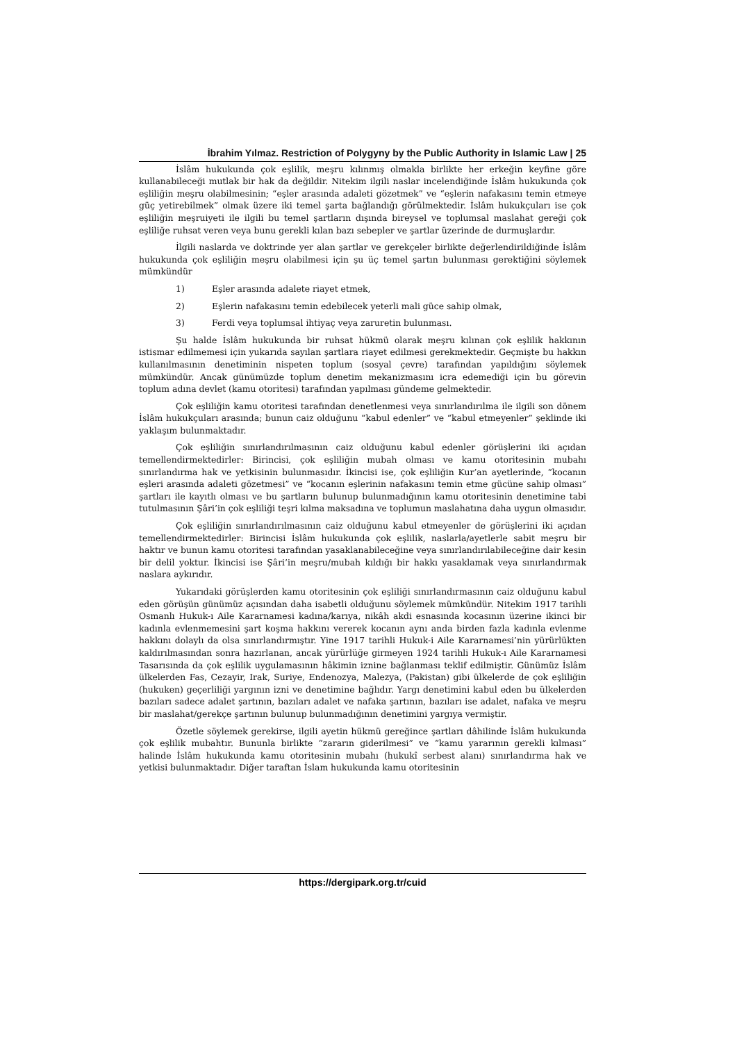İbrahim Yılmaz. Restriction of Polygyny by the Public Authority in Islamic Law | 25
İslâm hukukunda çok eşlilik, meşru kılınmış olmakla birlikte her erkeğin keyfine göre kullanabileceği mutlak bir hak da değildir. Nitekim ilgili naslar incelendiğinde İslâm hukukunda çok eşliliğin meşru olabilmesinin; “eşler arasında adaleti gözetmek” ve “eşlerin nafakasını temin etmeye güç yetirebilmek” olmak üzere iki temel şarta bağlandığı görülmektedir. İslâm hukukçuları ise çok eşliliğin meşruiyeti ile ilgili bu temel şartların dışında bireysel ve toplumsal maslahat gereği çok eşliliğe ruhsat veren veya bunu gerekli kılan bazı sebepler ve şartlar üzerinde de durmuşlardır.
İlgili naslarda ve doktrinde yer alan şartlar ve gerekçeler birlikte değerlendirildiğinde İslâm hukukunda çok eşliliğin meşru olabilmesi için şu üç temel şartın bulunması gerektiğini söylemek mümkündür
1) Eşler arasında adalete riayet etmek,
2) Eşlerin nafakasını temin edebilecek yeterli mali güce sahip olmak,
3) Ferdi veya toplumsal ihtiyaç veya zaruretin bulunması.
Şu halde İslâm hukukunda bir ruhsat hükmü olarak meşru kılınan çok eşlilik hakkının istismar edilmemesi için yukarıda sayılan şartlara riayet edilmesi gerekmektedir. Geçmişte bu hakkın kullanılmasının denetiminin nispeten toplum (sosyal çevre) tarafından yapıldığını söylemek mümkündür. Ancak günümüzde toplum denetim mekanizmasını icra edemediği için bu görevin toplum adına devlet (kamu otoritesi) tarafından yapılması gündeme gelmektedir.
Çok eşliliğin kamu otoritesi tarafından denetlenmesi veya sınırlandırılma ile ilgili son dönem İslâm hukukçuları arasında; bunun caiz olduğunu “kabul edenler” ve “kabul etmeyenler” şeklinde iki yaklaşım bulunmaktadır.
Çok eşliliğin sınırlandırılmasının caiz olduğunu kabul edenler görüşlerini iki açıdan temellendirmektedirler: Birincisi, çok eşliliğin mubah olması ve kamu otoritesinin mubahı sınırlandırma hak ve yetkisinin bulunmasıdır. İkincisi ise, çok eşliliğin Kur’an ayetlerinde, “kocanın eşleri arasında adaleti gözetmesi” ve “kocanın eşlerinin nafakasını temin etme gücüne sahip olması” şartları ile kayıtlı olması ve bu şartların bulunup bulunmadığının kamu otoritesinin denetimine tabi tutulmasının Şâri’in çok eşliliği teşri kılma maksadına ve toplumun maslahatına daha uygun olmasıdır.
Çok eşliliğin sınırlandırılmasının caiz olduğunu kabul etmeyenler de görüşlerini iki açıdan temellendirmektedirler: Birincisi İslâm hukukunda çok eşlilik, naslarla/ayetlerle sabit meşru bir haktır ve bunun kamu otoritesi tarafından yasaklanabileceğine veya sınırlandırılabileceğine dair kesin bir delil yoktur. İkincisi ise Şâri’in meşru/mubah kıldığı bir hakkı yasaklamak veya sınırlandırmak naslara aykırıdır.
Yukarıdaki görüşlerden kamu otoritesinin çok eşliliği sınırlandırmasının caiz olduğunu kabul eden görüşün günümüz açısından daha isabetli olduğunu söylemek mümkündür. Nitekim 1917 tarihli Osmanlı Hukuk-ı Aile Kararnamesi kadına/karıya, nikâh akdi esnasında kocasının üzerine ikinci bir kadınla evlenmemesini şart koşma hakkını vererek kocanın aynı anda birden fazla kadınla evlenme hakkını dolaylı da olsa sınırlandırmıştır. Yine 1917 tarihli Hukuk-i Aile Kararnamesi’nin yürürlükten kaldırılmasından sonra hazırlanan, ancak yürürlüğe girmeyen 1924 tarihli Hukuk-ı Aile Kararnamesi Tasarısında da çok eşlilik uygulamasının hâkimin iznine bağlanması teklif edilmiştir. Günümüz İslâm ülkelerden Fas, Cezayir, Irak, Suriye, Endenozya, Malezya, (Pakistan) gibi ülkelerde de çok eşliliğin (hukuken) geçerliliği yargının izni ve denetimine bağlıdır. Yargı denetimini kabul eden bu ülkelerden bazıları sadece adalet şartının, bazıları adalet ve nafaka şartının, bazıları ise adalet, nafaka ve meşru bir maslahat/gerekçe şartının bulunup bulunmadığının denetimini yargıya vermiştir.
Özetle söylemek gerekirse, ilgili ayetin hükmü gereğince şartları dâhilinde İslâm hukukunda çok eşlilik mubahtır. Bununla birlikte “zararın giderilmesi” ve “kamu yararının gerekli kılması” halinde İslâm hukukunda kamu otoritesinin mubahı (hukukî serbest alanı) sınırlandırma hak ve yetkisi bulunmaktadır. Diğer taraftan İslam hukukunda kamu otoritesinin
https://dergipark.org.tr/cuid